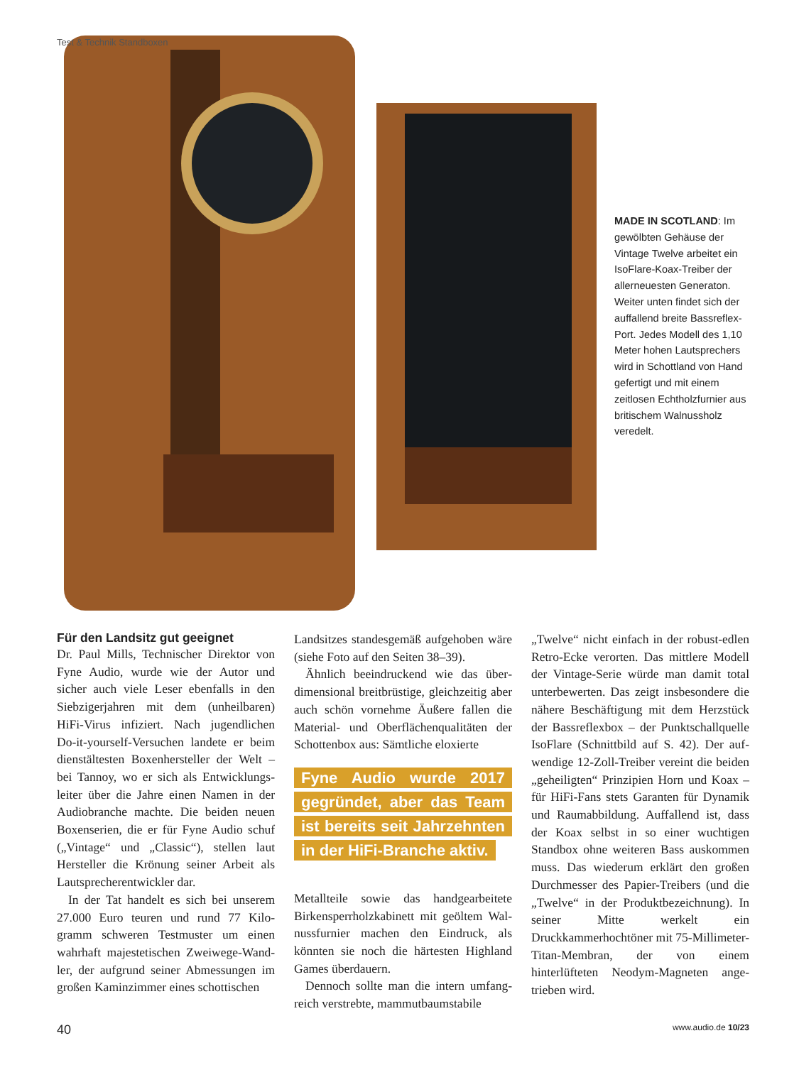Test & Technik Standboxen
MADE IN SCOTLAND: Im gewölbten Gehäuse der Vintage Twelve arbeitet ein IsoFlare-Koax-Treiber der allerneuesten Generaton. Weiter unten findet sich der auffallend breite Bass­reflex-Port. Jedes Modell des 1,10 Meter hohen Laut­sprechers wird in Schott­land von Hand gefertigt und mit einem zeitlosen Echt­holzfurnier aus britischem Walnussholz veredelt.
Für den Landsitz gut geeignet
Dr. Paul Mills, Technischer Direktor von Fyne Audio, wurde wie der Autor und sicher auch viele Leser ebenfalls in den Siebzigerjahren mit dem (unheilbaren) HiFi-Virus infiziert. Nach jugendlichen Do-it-yourself-Versuchen landete er beim dienstältesten Boxenhersteller der Welt – bei Tannoy, wo er sich als Entwicklungs­leiter über die Jahre einen Namen in der Audiobranche machte. Die beiden neuen Boxenserien, die er für Fyne Audio schuf („Vintage“ und „Classic“), stellen laut Hersteller die Krönung seiner Arbeit als Lautsprecherentwickler dar.
In der Tat handelt es sich bei unserem 27.000 Euro teuren und rund 77 Kilo­gramm schweren Testmuster um einen wahrhaft majestetischen Zweiwege-Wand­ler, der aufgrund seiner Abmessungen im großen Kaminzimmer eines schottischen
Landsitzes standesgemäß aufgehoben wäre (siehe Foto auf den Seiten 38–39).
Ähnlich beeindruckend wie das über­dimensional breitbrüstige, gleichzeitig aber auch schön vornehme Äußere fallen die Material- und Oberflächenqualitäten der Schottenbox aus: Sämtliche eloxierte
Fyne Audio wurde 2017 gegründet, aber das Team ist bereits seit Jahrzehnten in der HiFi-Branche aktiv.
Metallteile sowie das handgearbeitete Birkensperrholzkabinett mit geöltem Wal­nussfurnier machen den Eindruck, als könnten sie noch die härtesten Highland Games überdauern.
Dennoch sollte man die intern umfang­reich verstrebte, mammutbaumstabile
„Twelve“ nicht einfach in der robust-edlen Retro-Ecke verorten. Das mittlere Modell der Vintage-Serie würde man damit total unterbewerten. Das zeigt insbesondere die nähere Beschäftigung mit dem Herzstück der Bassreflexbox – der Punktschallquelle IsoFlare (Schnittbild auf S. 42). Der auf­wendige 12-Zoll-Treiber vereint die beiden „geheiligten“ Prinzipien Horn und Koax – für HiFi-Fans stets Garanten für Dynamik und Raumabbildung. Auffallend ist, dass der Koax selbst in so einer wuch­tigen Standbox ohne weiteren Bass aus­kommen muss. Das wiederum erklärt den großen Durchmesser des Papier-Treibers (und die „Twelve“ in der Produkt­bezeichnung). In seiner Mitte werkelt ein Druckkammerhochtöner mit 75-Milli­meter-Titan-Membran, der von einem hinterlüfteten Neodym-Magneten ange­trieben wird.
40 www.audio.de 10/23